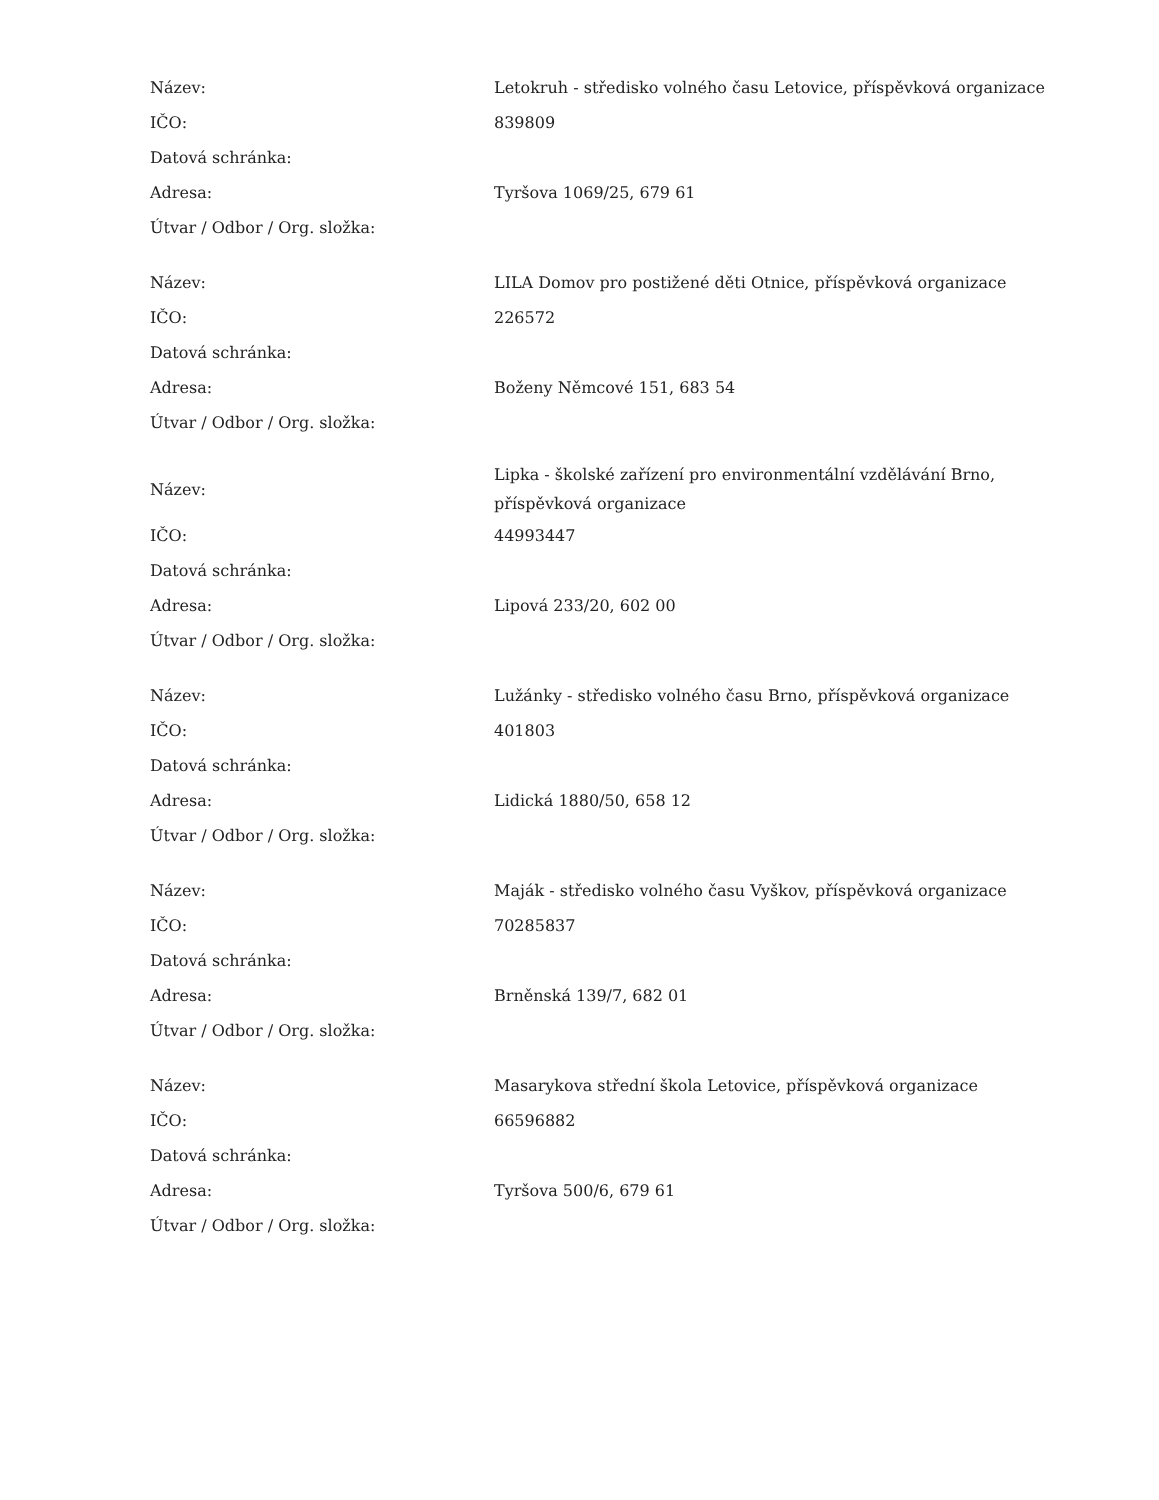| Název: | Letokruh - středisko volného času Letovice, příspěvková organizace |
| IČO: | 839809 |
| Datová schránka: | |
| Adresa: | Tyršova 1069/25, 679 61 |
| Útvar / Odbor / Org. složka: | |
| Název: | LILA Domov pro postižené děti Otnice, příspěvková organizace |
| IČO: | 226572 |
| Datová schránka: | |
| Adresa: | Boženy Němcové 151, 683 54 |
| Útvar / Odbor / Org. složka: | |
| Název: | Lipka - školské zařízení pro environmentální vzdělávání Brno, příspěvková organizace |
| IČO: | 44993447 |
| Datová schránka: | |
| Adresa: | Lipová 233/20, 602 00 |
| Útvar / Odbor / Org. složka: | |
| Název: | Lužánky - středisko volného času Brno, příspěvková organizace |
| IČO: | 401803 |
| Datová schránka: | |
| Adresa: | Lidická 1880/50, 658 12 |
| Útvar / Odbor / Org. složka: | |
| Název: | Maják - středisko volného času Vyškov, příspěvková organizace |
| IČO: | 70285837 |
| Datová schránka: | |
| Adresa: | Brněnská 139/7, 682 01 |
| Útvar / Odbor / Org. složka: | |
| Název: | Masarykova střední škola Letovice, příspěvková organizace |
| IČO: | 66596882 |
| Datová schránka: | |
| Adresa: | Tyršova 500/6, 679 61 |
| Útvar / Odbor / Org. složka: | |